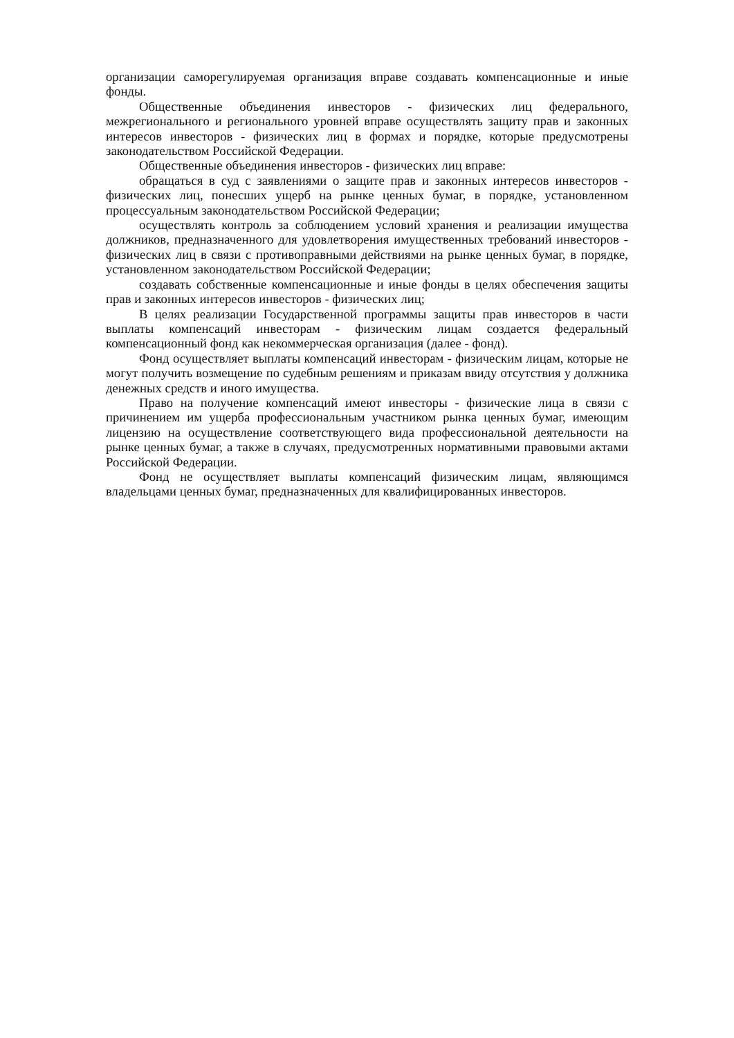организации саморегулируемая организация вправе создавать компенсационные и иные фонды.
Общественные объединения инвесторов - физических лиц федерального, межрегионального и регионального уровней вправе осуществлять защиту прав и законных интересов инвесторов - физических лиц в формах и порядке, которые предусмотрены законодательством Российской Федерации.
Общественные объединения инвесторов - физических лиц вправе:
обращаться в суд с заявлениями о защите прав и законных интересов инвесторов - физических лиц, понесших ущерб на рынке ценных бумаг, в порядке, установленном процессуальным законодательством Российской Федерации;
осуществлять контроль за соблюдением условий хранения и реализации имущества должников, предназначенного для удовлетворения имущественных требований инвесторов - физических лиц в связи с противоправными действиями на рынке ценных бумаг, в порядке, установленном законодательством Российской Федерации;
создавать собственные компенсационные и иные фонды в целях обеспечения защиты прав и законных интересов инвесторов - физических лиц;
В целях реализации Государственной программы защиты прав инвесторов в части выплаты компенсаций инвесторам - физическим лицам создается федеральный компенсационный фонд как некоммерческая организация (далее - фонд).
Фонд осуществляет выплаты компенсаций инвесторам - физическим лицам, которые не могут получить возмещение по судебным решениям и приказам ввиду отсутствия у должника денежных средств и иного имущества.
Право на получение компенсаций имеют инвесторы - физические лица в связи с причинением им ущерба профессиональным участником рынка ценных бумаг, имеющим лицензию на осуществление соответствующего вида профессиональной деятельности на рынке ценных бумаг, а также в случаях, предусмотренных нормативными правовыми актами Российской Федерации.
Фонд не осуществляет выплаты компенсаций физическим лицам, являющимся владельцами ценных бумаг, предназначенных для квалифицированных инвесторов.